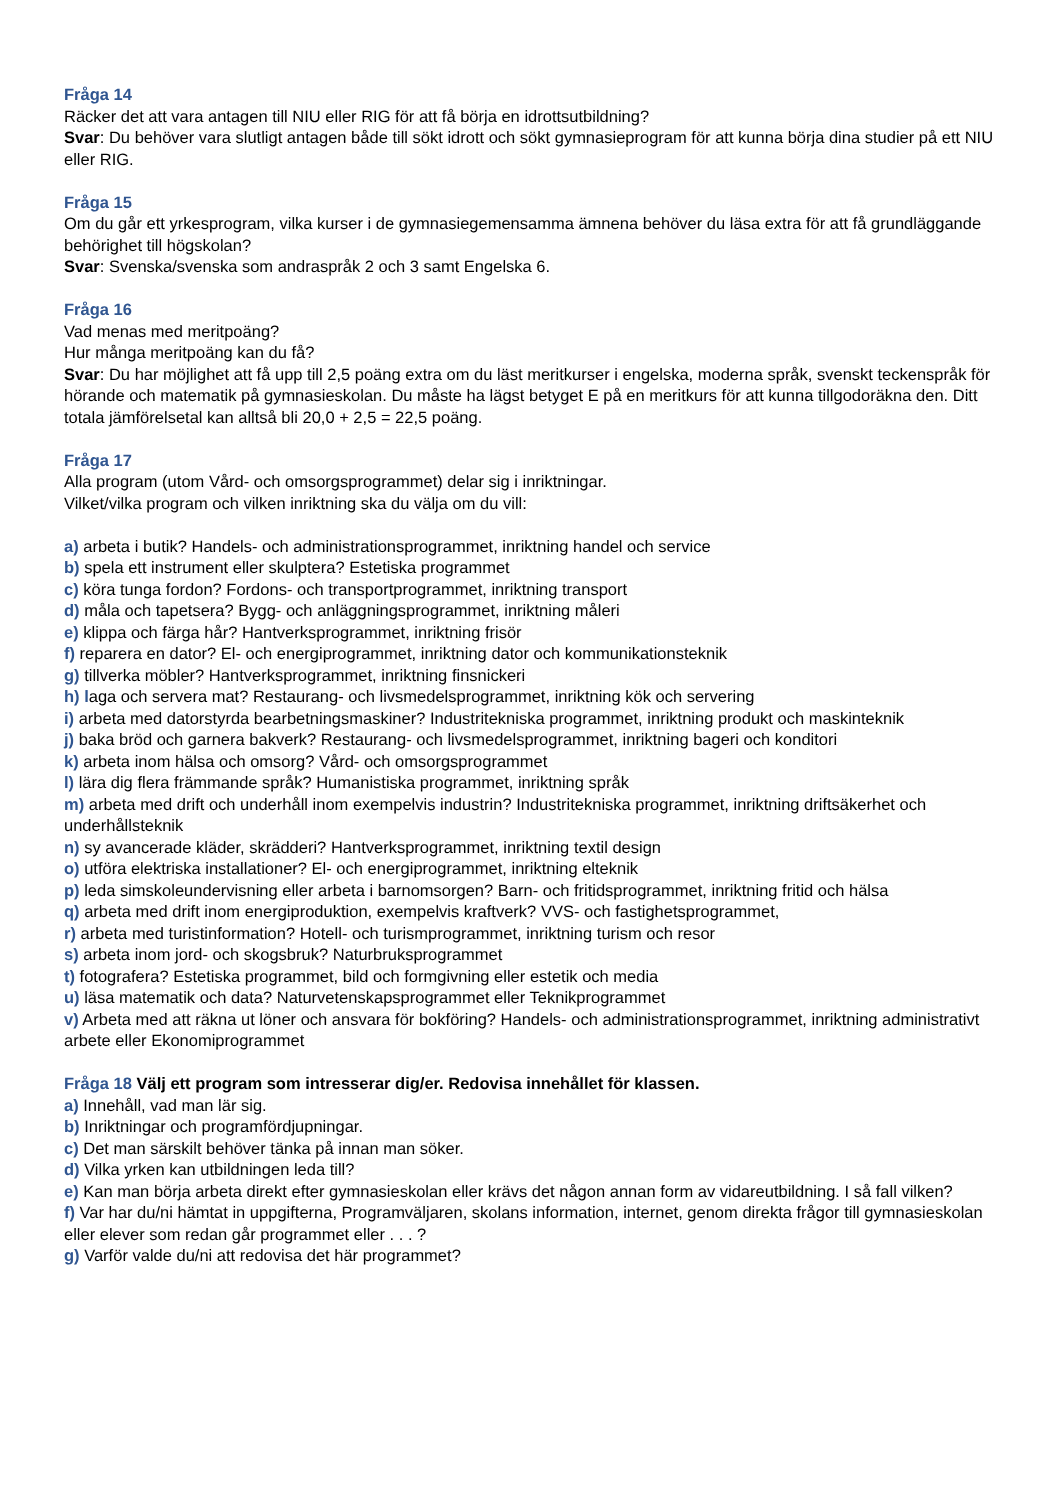Fråga 14
Räcker det att vara antagen till NIU eller RIG för att få börja en idrottsutbildning?
Svar: Du behöver vara slutligt antagen både till sökt idrott och sökt gymnasieprogram för att kunna börja dina studier på ett NIU eller RIG.
Fråga 15
Om du går ett yrkesprogram, vilka kurser i de gymnasiegemensamma ämnena behöver du läsa extra för att få grundläggande behörighet till högskolan?
Svar: Svenska/svenska som andraspråk 2 och 3 samt Engelska 6.
Fråga 16
Vad menas med meritpoäng?
Hur många meritpoäng kan du få?
Svar: Du har möjlighet att få upp till 2,5 poäng extra om du läst meritkurser i engelska, moderna språk, svenskt teckenspråk för hörande och matematik på gymnasieskolan. Du måste ha lägst betyget E på en meritkurs för att kunna tillgodoräkna den. Ditt totala jämförelsetal kan alltså bli 20,0 + 2,5 = 22,5 poäng.
Fråga 17
Alla program (utom Vård- och omsorgsprogrammet) delar sig i inriktningar.
Vilket/vilka program och vilken inriktning ska du välja om du vill:
a) arbeta i butik? Handels- och administrationsprogrammet, inriktning handel och service
b) spela ett instrument eller skulptera? Estetiska programmet
c) köra tunga fordon? Fordons- och transportprogrammet, inriktning transport
d) måla och tapetsera? Bygg- och anläggningsprogrammet, inriktning måleri
e) klippa och färga hår? Hantverksprogrammet, inriktning frisör
f) reparera en dator? El- och energiprogrammet, inriktning dator och kommunikationsteknik
g) tillverka möbler? Hantverksprogrammet, inriktning finsnickeri
h) laga och servera mat? Restaurang- och livsmedelsprogrammet, inriktning kök och servering
i) arbeta med datorstyrda bearbetningsmaskiner? Industritekniska programmet, inriktning produkt och maskinteknik
j) baka bröd och garnera bakverk? Restaurang- och livsmedelsprogrammet, inriktning bageri och konditori
k) arbeta inom hälsa och omsorg? Vård- och omsorgsprogrammet
l) lära dig flera främmande språk? Humanistiska programmet, inriktning språk
m) arbeta med drift och underhåll inom exempelvis industrin? Industritekniska programmet, inriktning driftsäkerhet och underhållsteknik
n) sy avancerade kläder, skrädderi? Hantverksprogrammet, inriktning textil design
o) utföra elektriska installationer? El- och energiprogrammet, inriktning elteknik
p) leda simskoleundervisning eller arbeta i barnomsorgen? Barn- och fritidsprogrammet, inriktning fritid och hälsa
q) arbeta med drift inom energiproduktion, exempelvis kraftverk? VVS- och fastighetsprogrammet,
r) arbeta med turistinformation? Hotell- och turismprogrammet, inriktning turism och resor
s) arbeta inom jord- och skogsbruk? Naturbruksprogrammet
t) fotografera? Estetiska programmet, bild och formgivning eller estetik och media
u) läsa matematik och data? Naturvetenskapsprogrammet eller Teknikprogrammet
v) Arbeta med att räkna ut löner och ansvara för bokföring? Handels- och administrationsprogrammet, inriktning administrativt arbete eller Ekonomiprogrammet
Fråga 18 Välj ett program som intresserar dig/er. Redovisa innehållet för klassen.
a) Innehåll, vad man lär sig.
b) Inriktningar och programfördjupningar.
c) Det man särskilt behöver tänka på innan man söker.
d) Vilka yrken kan utbildningen leda till?
e) Kan man börja arbeta direkt efter gymnasieskolan eller krävs det någon annan form av vidareutbildning. I så fall vilken?
f) Var har du/ni hämtat in uppgifterna, Programväljaren, skolans information, internet, genom direkta frågor till gymnasieskolan eller elever som redan går programmet eller . . . ?
g) Varför valde du/ni att redovisa det här programmet?